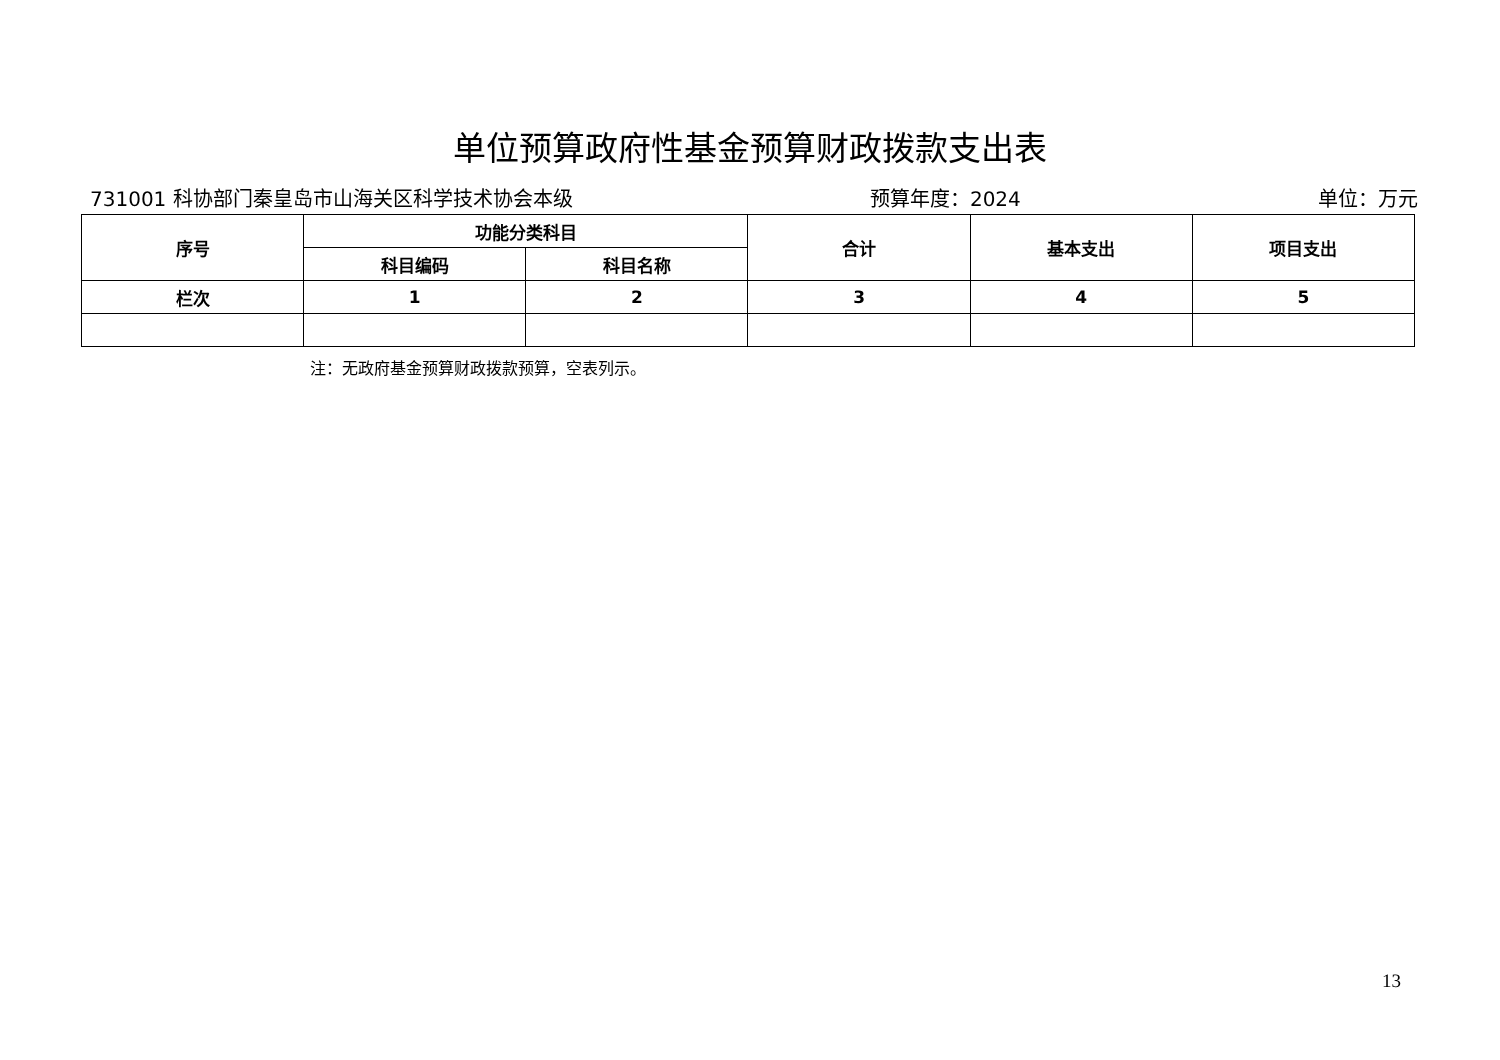单位预算政府性基金预算财政拨款支出表
731001 科协部门秦皇岛市山海关区科学技术协会本级 预算年度：2024 单位：万元
| 序号 | 功能分类科目 | | 合计 | 基本支出 | 项目支出 |
| --- | --- | --- | --- | --- | --- |
| | 科目编码 | 科目名称 | | | |
| 栏次 | 1 | 2 | 3 | 4 | 5 |
注：无政府基金预算财政拨款预算，空表列示。
13